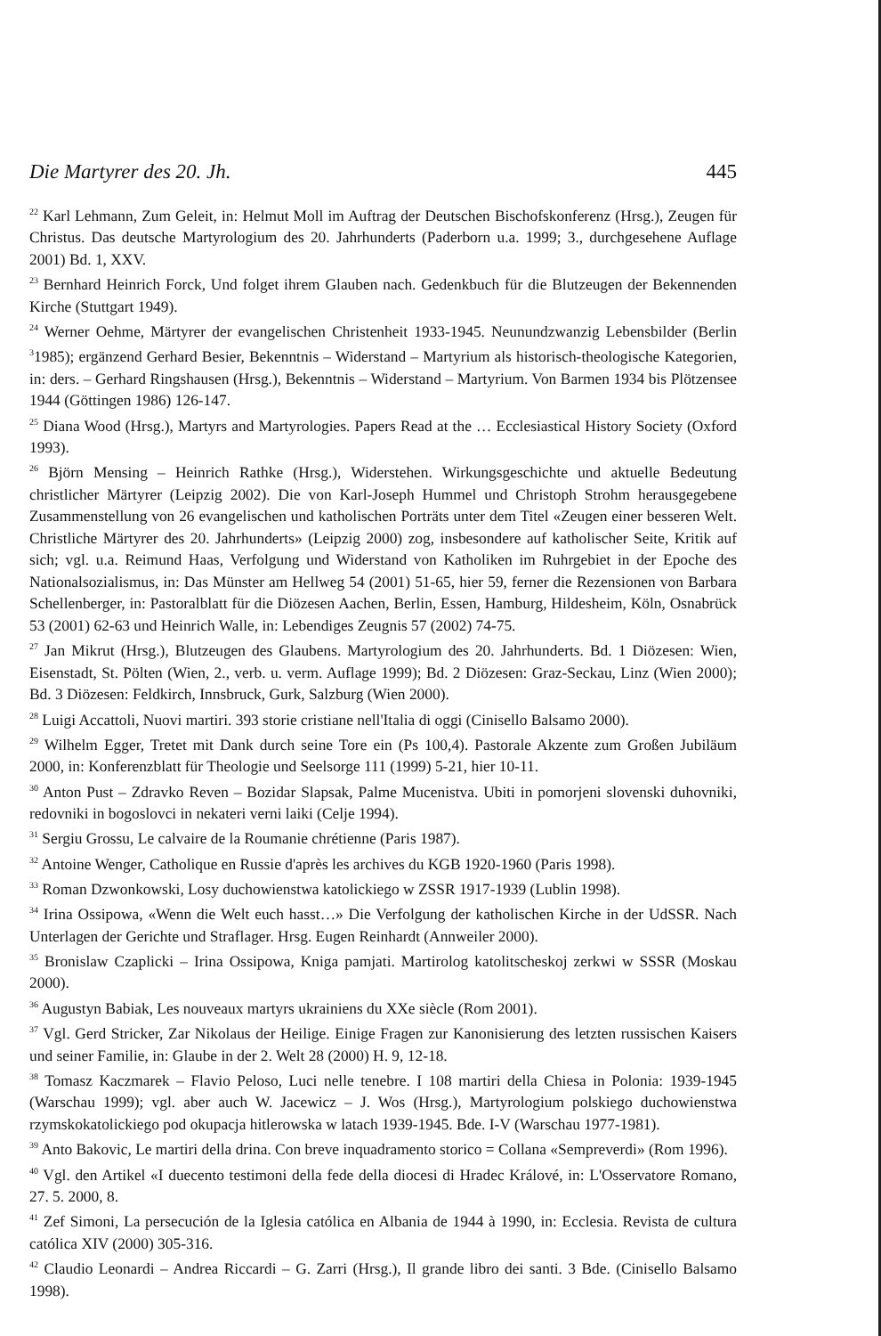Die Martyrer des 20. Jh. 445
<sup>22</sup> Karl Lehmann, Zum Geleit, in: Helmut Moll im Auftrag der Deutschen Bischofskonferenz (Hrsg.), Zeugen für Christus. Das deutsche Martyrologium des 20. Jahrhunderts (Paderborn u.a. 1999; 3., durchgesehene Auflage 2001) Bd. 1, XXV.
<sup>23</sup> Bernhard Heinrich Forck, Und folget ihrem Glauben nach. Gedenkbuch für die Blutzeugen der Bekennenden Kirche (Stuttgart 1949).
<sup>24</sup> Werner Oehme, Märtyrer der evangelischen Christenheit 1933-1945. Neunundzwanzig Lebensbilder (Berlin <sup>3</sup>1985); ergänzend Gerhard Besier, Bekenntnis – Widerstand – Martyrium als historisch-theologische Kategorien, in: ders. – Gerhard Ringshausen (Hrsg.), Bekenntnis – Widerstand – Martyrium. Von Barmen 1934 bis Plötzensee 1944 (Göttingen 1986) 126-147.
<sup>25</sup> Diana Wood (Hrsg.), Martyrs and Martyrologies. Papers Read at the … Ecclesiastical History Society (Oxford 1993).
<sup>26</sup> Björn Mensing – Heinrich Rathke (Hrsg.), Widerstehen. Wirkungsgeschichte und aktuelle Bedeutung christlicher Märtyrer (Leipzig 2002). Die von Karl-Joseph Hummel und Christoph Strohm herausgegebene Zusammenstellung von 26 evangelischen und katholischen Porträts unter dem Titel «Zeugen einer besseren Welt. Christliche Märtyrer des 20. Jahrhunderts» (Leipzig 2000) zog, insbesondere auf katholischer Seite, Kritik auf sich; vgl. u.a. Reimund Haas, Verfolgung und Widerstand von Katholiken im Ruhrgebiet in der Epoche des Nationalsozialismus, in: Das Münster am Hellweg 54 (2001) 51-65, hier 59, ferner die Rezensionen von Barbara Schellenberger, in: Pastoralblatt für die Diözesen Aachen, Berlin, Essen, Hamburg, Hildesheim, Köln, Osnabrück 53 (2001) 62-63 und Heinrich Walle, in: Lebendiges Zeugnis 57 (2002) 74-75.
<sup>27</sup> Jan Mikrut (Hrsg.), Blutzeugen des Glaubens. Martyrologium des 20. Jahrhunderts. Bd. 1 Diözesen: Wien, Eisenstadt, St. Pölten (Wien, 2., verb. u. verm. Auflage 1999); Bd. 2 Diözesen: Graz-Seckau, Linz (Wien 2000); Bd. 3 Diözesen: Feldkirch, Innsbruck, Gurk, Salzburg (Wien 2000).
<sup>28</sup> Luigi Accattoli, Nuovi martiri. 393 storie cristiane nell'Italia di oggi (Cinisello Balsamo 2000).
<sup>29</sup> Wilhelm Egger, Tretet mit Dank durch seine Tore ein (Ps 100,4). Pastorale Akzente zum Großen Jubiläum 2000, in: Konferenzblatt für Theologie und Seelsorge 111 (1999) 5-21, hier 10-11.
<sup>30</sup> Anton Pust – Zdravko Reven – Bozidar Slapsak, Palme Mucenistva. Ubiti in pomorjeni slovenski duhovniki, redovniki in bogoslovci in nekateri verni laiki (Celje 1994).
<sup>31</sup> Sergiu Grossu, Le calvaire de la Roumanie chrétienne (Paris 1987).
<sup>32</sup> Antoine Wenger, Catholique en Russie d'après les archives du KGB 1920-1960 (Paris 1998).
<sup>33</sup> Roman Dzwonkowski, Losy duchowienstwa katolickiego w ZSSR 1917-1939 (Lublin 1998).
<sup>34</sup> Irina Ossipowa, «Wenn die Welt euch hasst…» Die Verfolgung der katholischen Kirche in der UdSSR. Nach Unterlagen der Gerichte und Straflager. Hrsg. Eugen Reinhardt (Annweiler 2000).
<sup>35</sup> Bronislaw Czaplicki – Irina Ossipowa, Kniga pamjati. Martirolog katolitscheskoj zerkwi w SSSR (Moskau 2000).
<sup>36</sup> Augustyn Babiak, Les nouveaux martyrs ukrainiens du XXe siècle (Rom 2001).
<sup>37</sup> Vgl. Gerd Stricker, Zar Nikolaus der Heilige. Einige Fragen zur Kanonisierung des letzten russischen Kaisers und seiner Familie, in: Glaube in der 2. Welt 28 (2000) H. 9, 12-18.
<sup>38</sup> Tomasz Kaczmarek – Flavio Peloso, Luci nelle tenebre. I 108 martiri della Chiesa in Polonia: 1939-1945 (Warschau 1999); vgl. aber auch W. Jacewicz – J. Wos (Hrsg.), Martyrologium polskiego duchowienstwa rzymskokatolickiego pod okupacja hitlerowska w latach 1939-1945. Bde. I-V (Warschau 1977-1981).
<sup>39</sup> Anto Bakovic, Le martiri della drina. Con breve inquadramento storico = Collana «Sempreverdi» (Rom 1996).
<sup>40</sup> Vgl. den Artikel «I duecento testimoni della fede della diocesi di Hradec Králové, in: L'Osservatore Romano, 27. 5. 2000, 8.
<sup>41</sup> Zef Simoni, La persecución de la Iglesia católica en Albania de 1944 à 1990, in: Ecclesia. Revista de cultura católica XIV (2000) 305-316.
<sup>42</sup> Claudio Leonardi – Andrea Riccardi – G. Zarri (Hrsg.), Il grande libro dei santi. 3 Bde. (Cinisello Balsamo 1998).